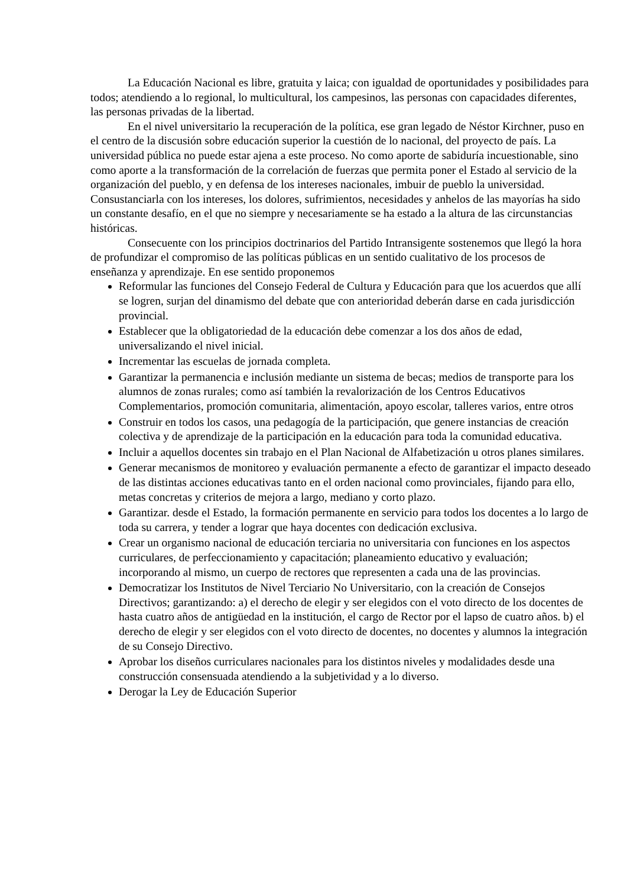La Educación Nacional es libre, gratuita y laica; con igualdad de oportunidades y posibilidades para todos; atendiendo a lo regional, lo multicultural, los campesinos, las personas con capacidades diferentes, las personas privadas de la libertad.
En el nivel universitario la recuperación de la política, ese gran legado de Néstor Kirchner, puso en el centro de la discusión sobre educación superior la cuestión de lo nacional, del proyecto de país. La universidad pública no puede estar ajena a este proceso. No como aporte de sabiduría incuestionable, sino como aporte a la transformación de la correlación de fuerzas que permita poner el Estado al servicio de la organización del pueblo, y en defensa de los intereses nacionales, imbuir de pueblo la universidad. Consustanciarla con los intereses, los dolores, sufrimientos, necesidades y anhelos de las mayorías ha sido un constante desafío, en el que no siempre y necesariamente se ha estado a la altura de las circunstancias históricas.
Consecuente con los principios doctrinarios del Partido Intransigente sostenemos que llegó la hora de profundizar el compromiso de las políticas públicas en un sentido cualitativo de los procesos de enseñanza y aprendizaje. En ese sentido proponemos
Reformular las funciones del Consejo Federal de Cultura y Educación para que los acuerdos que allí se logren, surjan del dinamismo del debate que con anterioridad deberán darse en cada jurisdicción provincial.
Establecer que la obligatoriedad de la educación debe comenzar a los dos años de edad, universalizando el nivel inicial.
Incrementar las escuelas de jornada completa.
Garantizar la permanencia e inclusión mediante un sistema de becas; medios de transporte para los alumnos de zonas rurales; como así también la revalorización de los Centros Educativos Complementarios, promoción comunitaria, alimentación, apoyo escolar, talleres varios, entre otros
Construir en todos los casos, una pedagogía de la participación, que genere instancias de creación colectiva y de aprendizaje de la participación en la educación para toda la comunidad educativa.
Incluir a aquellos docentes sin trabajo en el Plan Nacional de Alfabetización u otros planes similares.
Generar mecanismos de monitoreo y evaluación permanente a efecto de garantizar el impacto deseado de las distintas acciones educativas tanto en el orden nacional como provinciales, fijando para ello, metas concretas y criterios de mejora a largo, mediano y corto plazo.
Garantizar. desde el Estado, la formación permanente en servicio para todos los docentes a lo largo de toda su carrera, y tender a lograr que haya docentes con dedicación exclusiva.
Crear un organismo nacional de educación terciaria no universitaria con funciones en los aspectos curriculares, de perfeccionamiento y capacitación; planeamiento educativo y evaluación; incorporando al mismo, un cuerpo de rectores que representen a cada una de las provincias.
Democratizar los Institutos de Nivel Terciario No Universitario, con la creación de Consejos Directivos; garantizando: a) el derecho de elegir y ser elegidos con el voto directo de los docentes de hasta cuatro años de antigüedad en la institución, el cargo de Rector por el lapso de cuatro años. b) el derecho de elegir y ser elegidos con el voto directo de docentes, no docentes y alumnos la integración de su Consejo Directivo.
Aprobar los diseños curriculares nacionales para los distintos niveles y modalidades desde una construcción consensuada atendiendo a la subjetividad y a lo diverso.
Derogar la Ley de Educación Superior